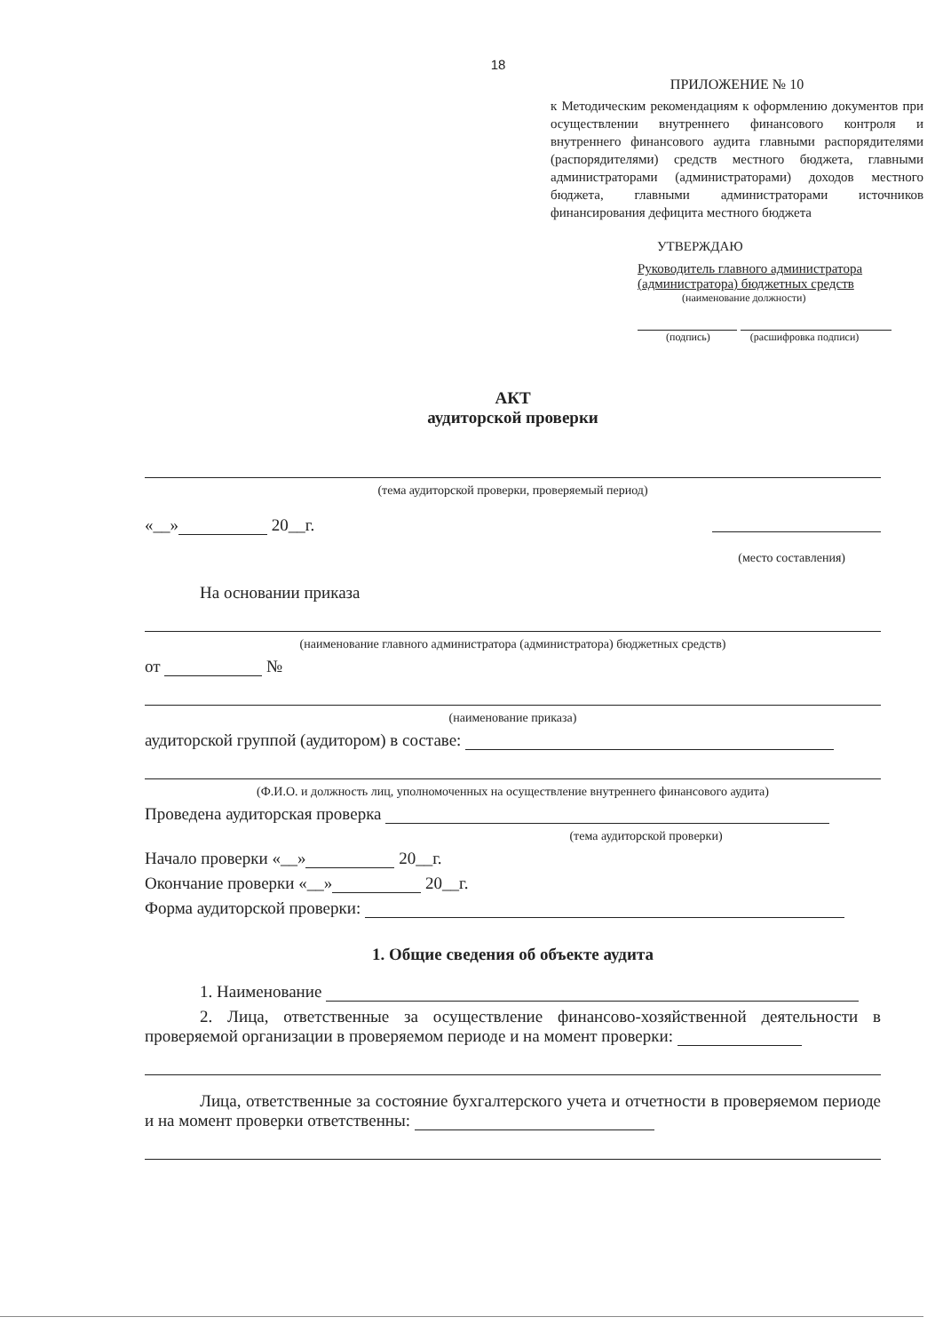18
ПРИЛОЖЕНИЕ № 10
к Методическим рекомендациям к оформлению документов при осуществлении внутреннего финансового контроля и внутреннего финансового аудита главными распорядителями (распорядителями) средств местного бюджета, главными администраторами (администраторами) доходов местного бюджета, главными администраторами источников финансирования дефицита местного бюджета
УТВЕРЖДАЮ
Руководитель главного администратора
(администратора) бюджетных средств
(наименование должности)
(подпись) (расшифровка подписи)
АКТ
аудиторской проверки
(тема аудиторской проверки, проверяемый период)
«__» 20__г.
(место составления)
На основании приказа
(наименование главного администратора (администратора) бюджетных средств)
от №
(наименование приказа)
аудиторской группой (аудитором) в составе:
(Ф.И.О. и должность лиц, уполномоченных на осуществление внутреннего финансового аудита)
Проведена аудиторская проверка
(тема аудиторской проверки)
Начало проверки «__» 20__г.
Окончание проверки «__» 20__г.
Форма аудиторской проверки:
1. Общие сведения об объекте аудита
1. Наименование
2. Лица, ответственные за осуществление финансово-хозяйственной деятельности в проверяемой организации в проверяемом периоде и на момент проверки:
Лица, ответственные за состояние бухгалтерского учета и отчетности в проверяемом периоде и на момент проверки ответственны: